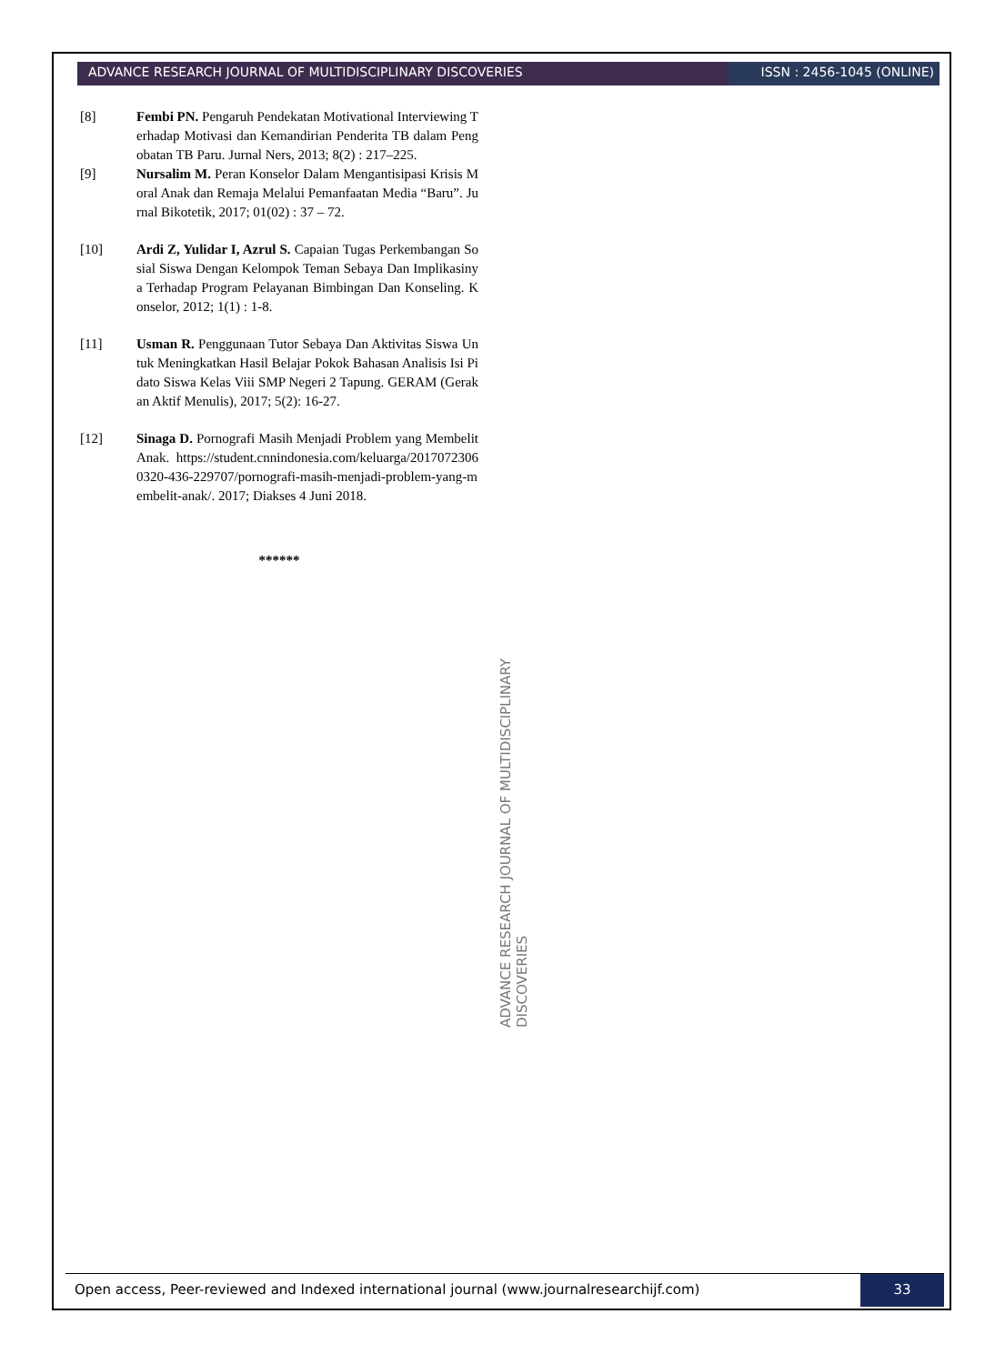ADVANCE RESEARCH JOURNAL OF MULTIDISCIPLINARY DISCOVERIES
ISSN : 2456-1045 (ONLINE)
[8] Fembi PN. Pengaruh Pendekatan Motivational Interviewing Terhadap Motivasi dan Kemandirian Penderita TB dalam Pengobatan TB Paru. Jurnal Ners, 2013; 8(2) : 217–225.
[9] Nursalim M. Peran Konselor Dalam Mengantisipasi Krisis Moral Anak dan Remaja Melalui Pemanfaatan Media “Baru”. Jurnal Bikotetik, 2017; 01(02) : 37 – 72.
[10] Ardi Z, Yulidar I, Azrul S. Capaian Tugas Perkembangan Sosial Siswa Dengan Kelompok Teman Sebaya Dan Implikasinya Terhadap Program Pelayanan Bimbingan Dan Konseling. Konselor, 2012; 1(1) : 1-8.
[11] Usman R. Penggunaan Tutor Sebaya Dan Aktivitas Siswa Untuk Meningkatkan Hasil Belajar Pokok Bahasan Analisis Isi Pidato Siswa Kelas Viii SMP Negeri 2 Tapung. GERAM (Gerakan Aktif Menulis), 2017; 5(2): 16-27.
[12] Sinaga D. Pornografi Masih Menjadi Problem yang Membelit Anak. https://student.cnnindonesia.com/keluarga/20170723060320-436-229707/pornografi-masih-menjadi-problem-yang-membelit-anak/. 2017; Diakses 4 Juni 2018.
******
ADVANCE RESEARCH JOURNAL OF MULTIDISCIPLINARY DISCOVERIES
Open access, Peer-reviewed and Indexed international journal (www.journalresearchijf.com)
33